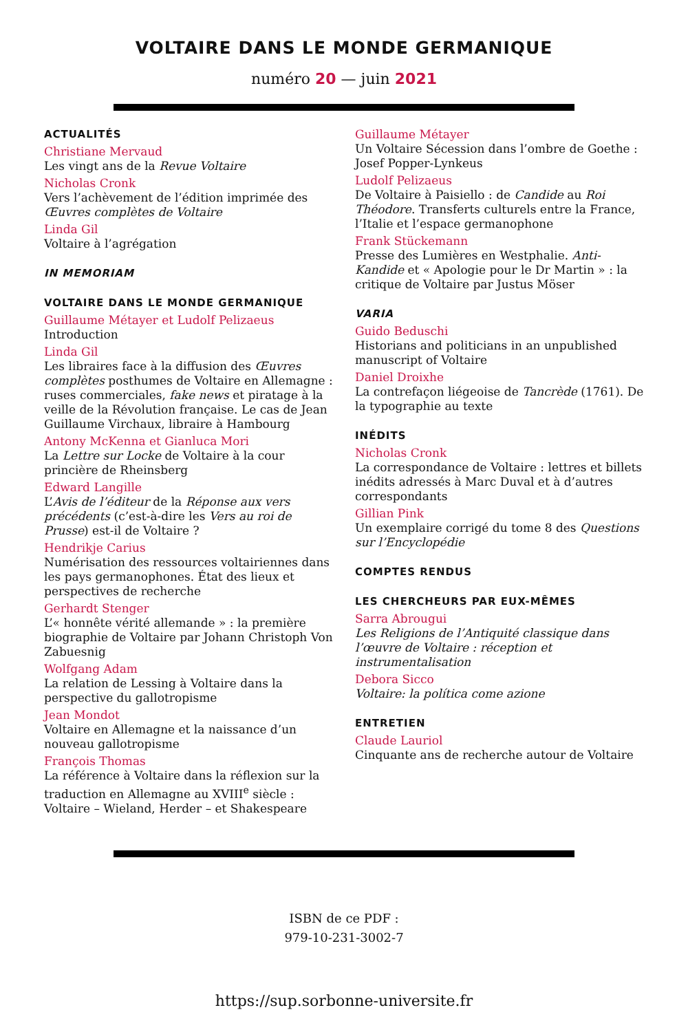VOLTAIRE DANS LE MONDE GERMANIQUE
numéro 20 — juin 2021
ACTUALITÉS
Christiane Mervaud
Les vingt ans de la Revue Voltaire
Nicholas Cronk
Vers l’achèvement de l’édition imprimée des Œuvres complètes de Voltaire
Linda Gil
Voltaire à l’agrégation
IN MEMORIAM
VOLTAIRE DANS LE MONDE GERMANIQUE
Guillaume Métayer et Ludolf Pelizaeus
Introduction
Linda Gil
Les libraires face à la diffusion des Œuvres complètes posthumes de Voltaire en Allemagne : ruses commerciales, fake news et piratage à la veille de la Révolution française. Le cas de Jean Guillaume Virchaux, libraire à Hambourg
Antony McKenna et Gianluca Mori
La Lettre sur Locke de Voltaire à la cour princière de Rheinsberg
Edward Langille
L’Avis de l’éditeur de la Réponse aux vers précédents (c’est-à-dire les Vers au roi de Prusse) est-il de Voltaire ?
Hendrikje Carius
Numérisation des ressources voltairiennes dans les pays germanophones. État des lieux et perspectives de recherche
Gerhardt Stenger
L’« honnête vérité allemande » : la première biographie de Voltaire par Johann Christoph Von Zabuesnig
Wolfgang Adam
La relation de Lessing à Voltaire dans la perspective du gallotropisme
Jean Mondot
Voltaire en Allemagne et la naissance d’un nouveau gallotropisme
François Thomas
La référence à Voltaire dans la réflexion sur la traduction en Allemagne au XVIII<sup>e</sup> siècle : Voltaire – Wieland, Herder – et Shakespeare
Guillaume Métayer
Un Voltaire Sécession dans l’ombre de Goethe : Josef Popper-Lynkeus
Ludolf Pelizaeus
De Voltaire à Paisiello : de Candide au Roi Théodore. Transferts culturels entre la France, l’Italie et l’espace germanophone
Frank Stückemann
Presse des Lumières en Westphalie. Anti-Kandide et « Apologie pour le Dr Martin » : la critique de Voltaire par Justus Möser
VARIA
Guido Beduschi
Historians and politicians in an unpublished manuscript of Voltaire
Daniel Droixhe
La contrefaçon liégeoise de Tancrède (1761). De la typographie au texte
INÉDITS
Nicholas Cronk
La correspondance de Voltaire : lettres et billets inédits adressés à Marc Duval et à d’autres correspondants
Gillian Pink
Un exemplaire corrigé du tome 8 des Questions sur l’Encyclopédie
COMPTES RENDUS
LES CHERCHEURS PAR EUX-MÊMES
Sarra Abrougui
Les Religions de l’Antiquité classique dans l’œuvre de Voltaire : réception et instrumentalisation
Debora Sicco
Voltaire: la política come azione
ENTRETIEN
Claude Lauriol
Cinquante ans de recherche autour de Voltaire
ISBN de ce PDF :
979-10-231-3002-7
https://sup.sorbonne-universite.fr